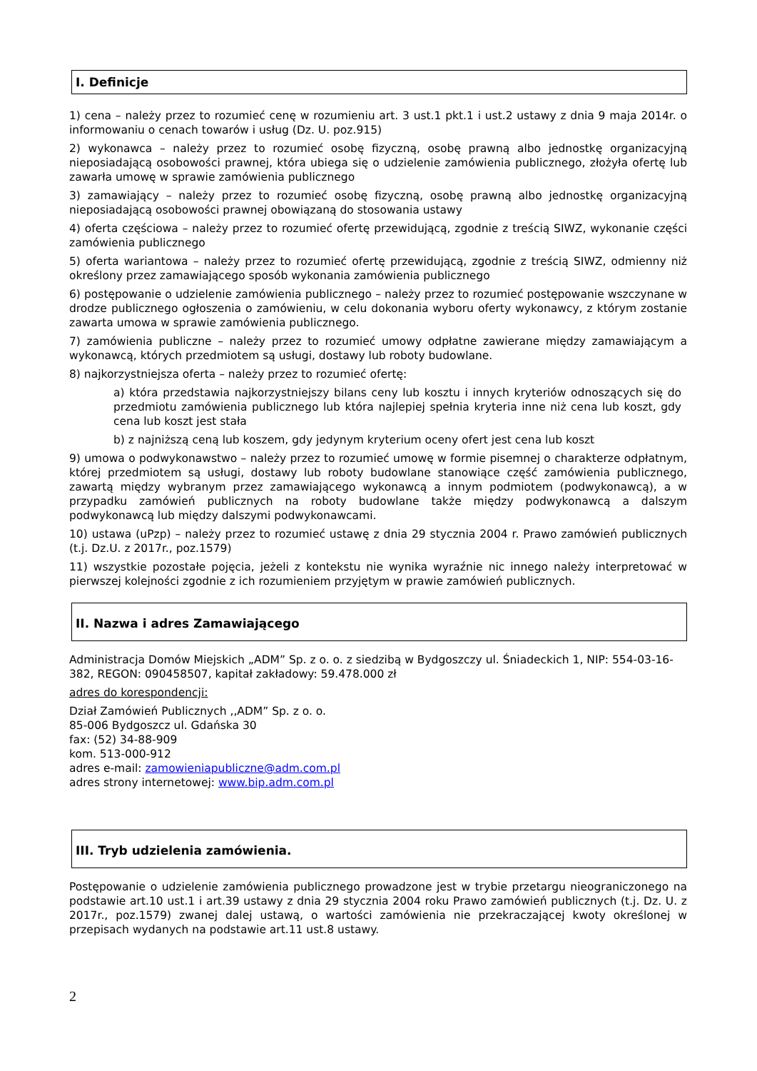I. Definicje
1) cena – należy przez to rozumieć cenę w rozumieniu art. 3 ust.1 pkt.1 i ust.2 ustawy z dnia 9 maja 2014r. o informowaniu o cenach towarów i usług (Dz. U. poz.915)
2) wykonawca – należy przez to rozumieć osobę fizyczną, osobę prawną albo jednostkę organizacyjną nieposiadającą osobowości prawnej, która ubiega się o udzielenie zamówienia publicznego, złożyła ofertę lub zawarła umowę w sprawie zamówienia publicznego
3) zamawiający – należy przez to rozumieć osobę fizyczną, osobę prawną albo jednostkę organizacyjną nieposiadającą osobowości prawnej obowiązaną do stosowania ustawy
4) oferta częściowa – należy przez to rozumieć ofertę przewidującą, zgodnie z treścią SIWZ, wykonanie części zamówienia publicznego
5) oferta wariantowa – należy przez to rozumieć ofertę przewidującą, zgodnie z treścią SIWZ, odmienny niż określony przez zamawiającego sposób wykonania zamówienia publicznego
6) postępowanie o udzielenie zamówienia publicznego – należy przez to rozumieć postępowanie wszczynane w drodze publicznego ogłoszenia o zamówieniu, w celu dokonania wyboru oferty wykonawcy, z którym zostanie zawarta umowa w sprawie zamówienia publicznego.
7) zamówienia publiczne – należy przez to rozumieć umowy odpłatne zawierane między zamawiającym a wykonawcą, których przedmiotem są usługi, dostawy lub roboty budowlane.
8) najkorzystniejsza oferta – należy przez to rozumieć ofertę:
a) która przedstawia najkorzystniejszy bilans ceny lub kosztu i innych kryteriów odnoszących się do przedmiotu zamówienia publicznego lub która najlepiej spełnia kryteria inne niż cena lub koszt, gdy cena lub koszt jest stała
b) z najniższą ceną lub koszem, gdy jedynym kryterium oceny ofert jest cena lub koszt
9) umowa o podwykonawstwo – należy przez to rozumieć umowę w formie pisemnej o charakterze odpłatnym, której przedmiotem są usługi, dostawy lub roboty budowlane stanowiące część zamówienia publicznego, zawartą między wybranym przez zamawiającego wykonawcą a innym podmiotem (podwykonawcą), a w przypadku zamówień publicznych na roboty budowlane także między podwykonawcą a dalszym podwykonawcą lub między dalszymi podwykonawcami.
10) ustawa (uPzp) – należy przez to rozumieć ustawę z dnia 29 stycznia 2004 r. Prawo zamówień publicznych (t.j. Dz.U. z 2017r., poz.1579)
11) wszystkie pozostałe pojęcia, jeżeli z kontekstu nie wynika wyraźnie nic innego należy interpretować w pierwszej kolejności zgodnie z ich rozumieniem przyjętym w prawie zamówień publicznych.
II. Nazwa i adres Zamawiającego
Administracja Domów Miejskich „ADM” Sp. z o. o. z siedzibą w Bydgoszczy ul. Śniadeckich 1, NIP: 554-03-16-382, REGON: 090458507, kapitał zakładowy: 59.478.000 zł
adres do korespondencji:
Dział Zamówień Publicznych ,,ADM” Sp. z o. o.
85-006 Bydgoszcz ul. Gdańska 30
fax: (52) 34-88-909
kom. 513-000-912
adres e-mail: zamowieniapubliczne@adm.com.pl
adres strony internetowej: www.bip.adm.com.pl
III. Tryb udzielenia zamówienia.
Postępowanie o udzielenie zamówienia publicznego prowadzone jest w trybie przetargu nieograniczonego na podstawie art.10 ust.1 i art.39 ustawy z dnia 29 stycznia 2004 roku Prawo zamówień publicznych (t.j. Dz. U. z 2017r., poz.1579) zwanej dalej ustawą, o wartości zamówienia nie przekraczającej kwoty określonej w przepisach wydanych na podstawie art.11 ust.8 ustawy.
2